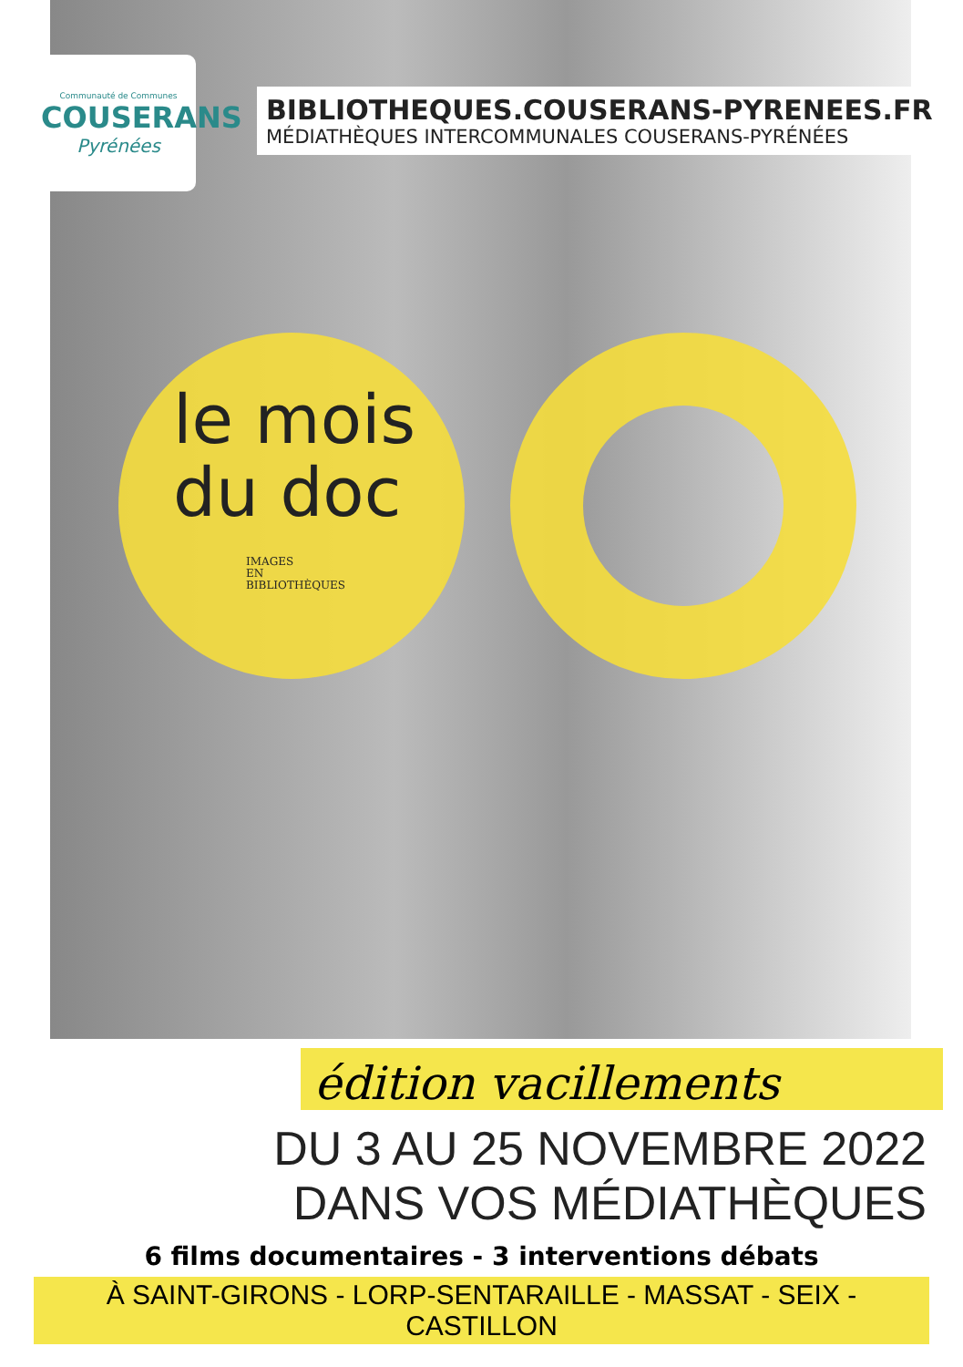Communauté de Communes
COUSERANS
Pyrénées
BIBLIOTHEQUES.COUSERANS-PYRENEES.FR
MÉDIATHÈQUES INTERCOMMUNALES COUSERANS-PYRÉNÉES
le mois
du doc
IMAGES
EN
BIBLIOTHÈQUES
édition vacillements
DU 3 AU 25 NOVEMBRE 2022
DANS VOS MÉDIATHÈQUES
6 films documentaires - 3 interventions débats
À SAINT-GIRONS - LORP-SENTARAILLE - MASSAT - SEIX - CASTILLON